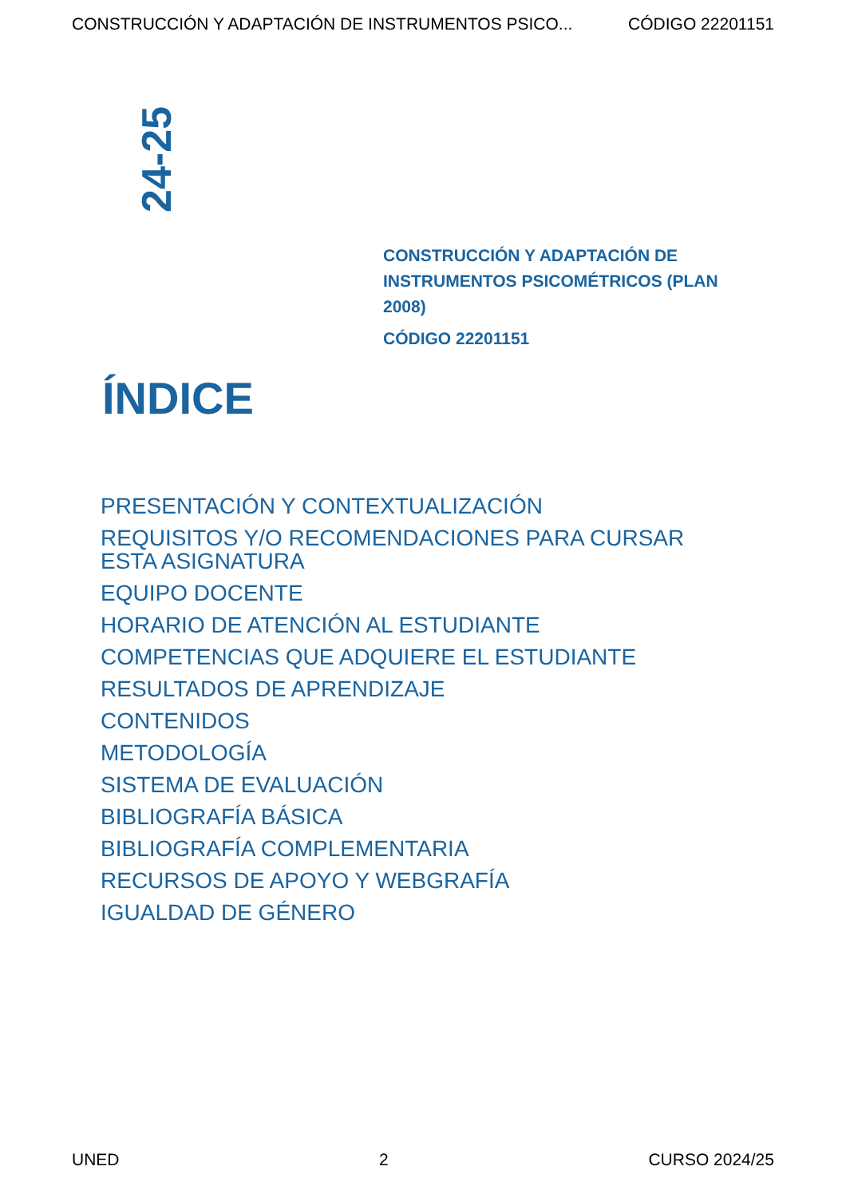CONSTRUCCIÓN Y ADAPTACIÓN DE INSTRUMENTOS PSICO... CÓDIGO 22201151
24-25
CONSTRUCCIÓN Y ADAPTACIÓN DE INSTRUMENTOS PSICOMÉTRICOS (PLAN 2008)
CÓDIGO 22201151
ÍNDICE
PRESENTACIÓN Y CONTEXTUALIZACIÓN
REQUISITOS Y/O RECOMENDACIONES PARA CURSAR ESTA ASIGNATURA
EQUIPO DOCENTE
HORARIO DE ATENCIÓN AL ESTUDIANTE
COMPETENCIAS QUE ADQUIERE EL ESTUDIANTE
RESULTADOS DE APRENDIZAJE
CONTENIDOS
METODOLOGÍA
SISTEMA DE EVALUACIÓN
BIBLIOGRAFÍA BÁSICA
BIBLIOGRAFÍA COMPLEMENTARIA
RECURSOS DE APOYO Y WEBGRAFÍA
IGUALDAD DE GÉNERO
UNED 2 CURSO 2024/25